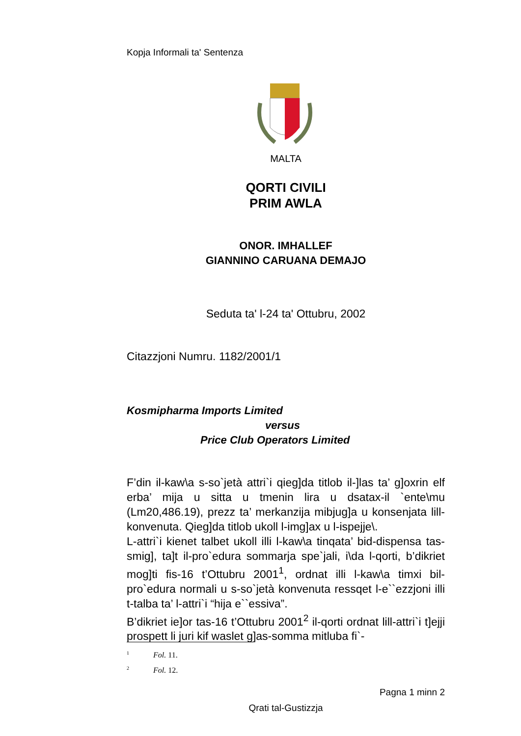Kopja Informali ta' Sentenza
MALTA
QORTI CIVILI
PRIM AWLA
ONOR. IMHALLEF
GIANNINO CARUANA DEMAJO
Seduta ta' l-24 ta' Ottubru, 2002
Citazzjoni Numru. 1182/2001/1
Kosmipharma Imports Limited
versus
Price Club Operators Limited
F’din il-kaw\a s-so`jetà attri`i qieg]da titlob il-]las ta’ g]oxrin elf erba’ mija u sitta u tmenin lira u dsatax-il `ente\mu (Lm20,486.19), prezz ta’ merkanzija mibjug]a u konsenjata lill-konvenuta. Qieg]da titlob ukoll l-img]ax u l-ispejje\.
L-attri`i kienet talbet ukoll illi l-kaw\a tinqata’ bid-dispensa tas-smig], ta]t il-pro`edura sommarja spe`jali, i\da l-qorti, b’dikriet mog]ti fis-16 t’Ottubru 2001<sup>1</sup>, ordnat illi l-kaw\a timxi bil-pro`edura normali u s-so`jetà konvenuta ressqet l-e``ezzjoni illi t-talba ta’ l-attri`i “hija e``essiva”.
B’dikriet ie]or tas-16 t’Ottubru 2001<sup>2</sup> il-qorti ordnat lill-attri`i t]ejji prospett li juri kif waslet g]as-somma mitluba fi`-
<sup>1</sup> Fol. 11.
<sup>2</sup> Fol. 12.
Pagna 1 minn 2
Qrati tal-Gustizzja